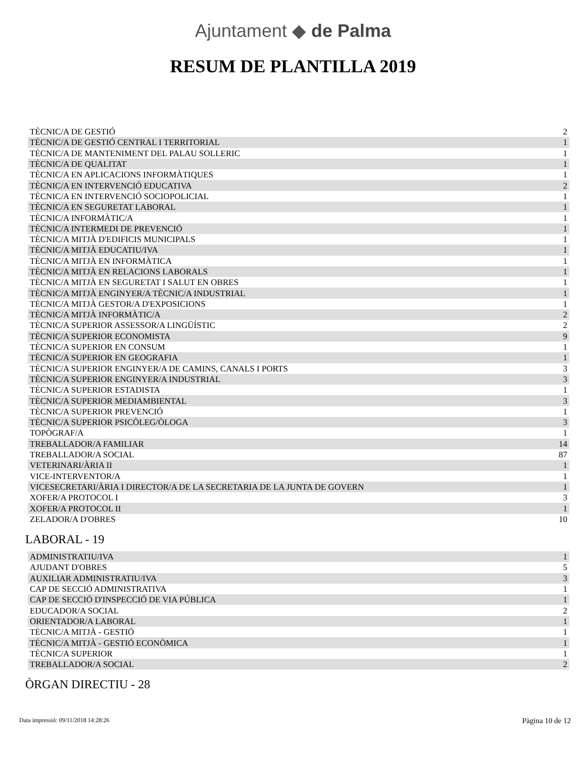Ajuntament ◆ de Palma
RESUM DE PLANTILLA 2019
| TÈCNIC/A DE GESTIÓ | 2 |
| TÈCNIC/A DE GESTIÓ CENTRAL I TERRITORIAL | 1 |
| TÈCNIC/A DE MANTENIMENT DEL PALAU SOLLERIC | 1 |
| TÈCNIC/A DE QUALITAT | 1 |
| TÈCNIC/A EN APLICACIONS INFORMÀTIQUES | 1 |
| TÈCNIC/A EN INTERVENCIÓ EDUCATIVA | 2 |
| TÈCNIC/A EN INTERVENCIÓ SOCIOPOLICIAL | 1 |
| TÈCNIC/A EN SEGURETAT LABORAL | 1 |
| TÈCNIC/A INFORMÀTIC/A | 1 |
| TÈCNIC/A INTERMEDI DE PREVENCIÓ | 1 |
| TÈCNIC/A MITJÀ D'EDIFICIS MUNICIPALS | 1 |
| TÈCNIC/A MITJÀ EDUCATIU/IVA | 1 |
| TÈCNIC/A MITJÀ EN INFORMÀTICA | 1 |
| TÈCNIC/A MITJÀ EN RELACIONS LABORALS | 1 |
| TÈCNIC/A MITJÀ EN SEGURETAT I SALUT EN OBRES | 1 |
| TÈCNIC/A MITJÀ ENGINYER/A TÈCNIC/A INDUSTRIAL | 1 |
| TÈCNIC/A MITJÀ GESTOR/A D'EXPOSICIONS | 1 |
| TÈCNIC/A MITJÀ INFORMÀTIC/A | 2 |
| TÈCNIC/A SUPERIOR ASSESSOR/A LINGÜÍSTIC | 2 |
| TÈCNIC/A SUPERIOR ECONOMISTA | 9 |
| TÈCNIC/A SUPERIOR EN CONSUM | 1 |
| TÈCNIC/A SUPERIOR EN GEOGRAFIA | 1 |
| TÈCNIC/A SUPERIOR ENGINYER/A DE CAMINS, CANALS I PORTS | 3 |
| TÈCNIC/A SUPERIOR ENGINYER/A INDUSTRIAL | 3 |
| TÈCNIC/A SUPERIOR ESTADISTA | 1 |
| TÈCNIC/A SUPERIOR MEDIAMBIENTAL | 3 |
| TÈCNIC/A SUPERIOR PREVENCIÓ | 1 |
| TÈCNIC/A SUPERIOR PSICÒLEG/ÒLOGA | 3 |
| TOPÒGRAF/A | 1 |
| TREBALLADOR/A FAMILIAR | 14 |
| TREBALLADOR/A SOCIAL | 87 |
| VETERINARI/ÀRIA II | 1 |
| VICE-INTERVENTOR/A | 1 |
| VICESECRETARI/ÀRIA I DIRECTOR/A DE LA SECRETARIA DE LA JUNTA DE GOVERN | 1 |
| XOFER/A PROTOCOL I | 3 |
| XOFER/A PROTOCOL II | 1 |
| ZELADOR/A D'OBRES | 10 |
LABORAL - 19
| ADMINISTRATIU/IVA | 1 |
| AJUDANT D'OBRES | 5 |
| AUXILIAR ADMINISTRATIU/IVA | 3 |
| CAP DE SECCIÓ ADMINISTRATIVA | 1 |
| CAP DE SECCIÓ D'INSPECCIÓ DE VIA PÚBLICA | 1 |
| EDUCADOR/A SOCIAL | 2 |
| ORIENTADOR/A LABORAL | 1 |
| TÈCNIC/A MITJÀ - GESTIÓ | 1 |
| TÈCNIC/A MITJÀ - GESTIÓ ECONÒMICA | 1 |
| TÈCNIC/A SUPERIOR | 1 |
| TREBALLADOR/A SOCIAL | 2 |
ÒRGAN DIRECTIU - 28
Data impressió: 09/11/2018 14:28:26 Pàgina 10 de 12